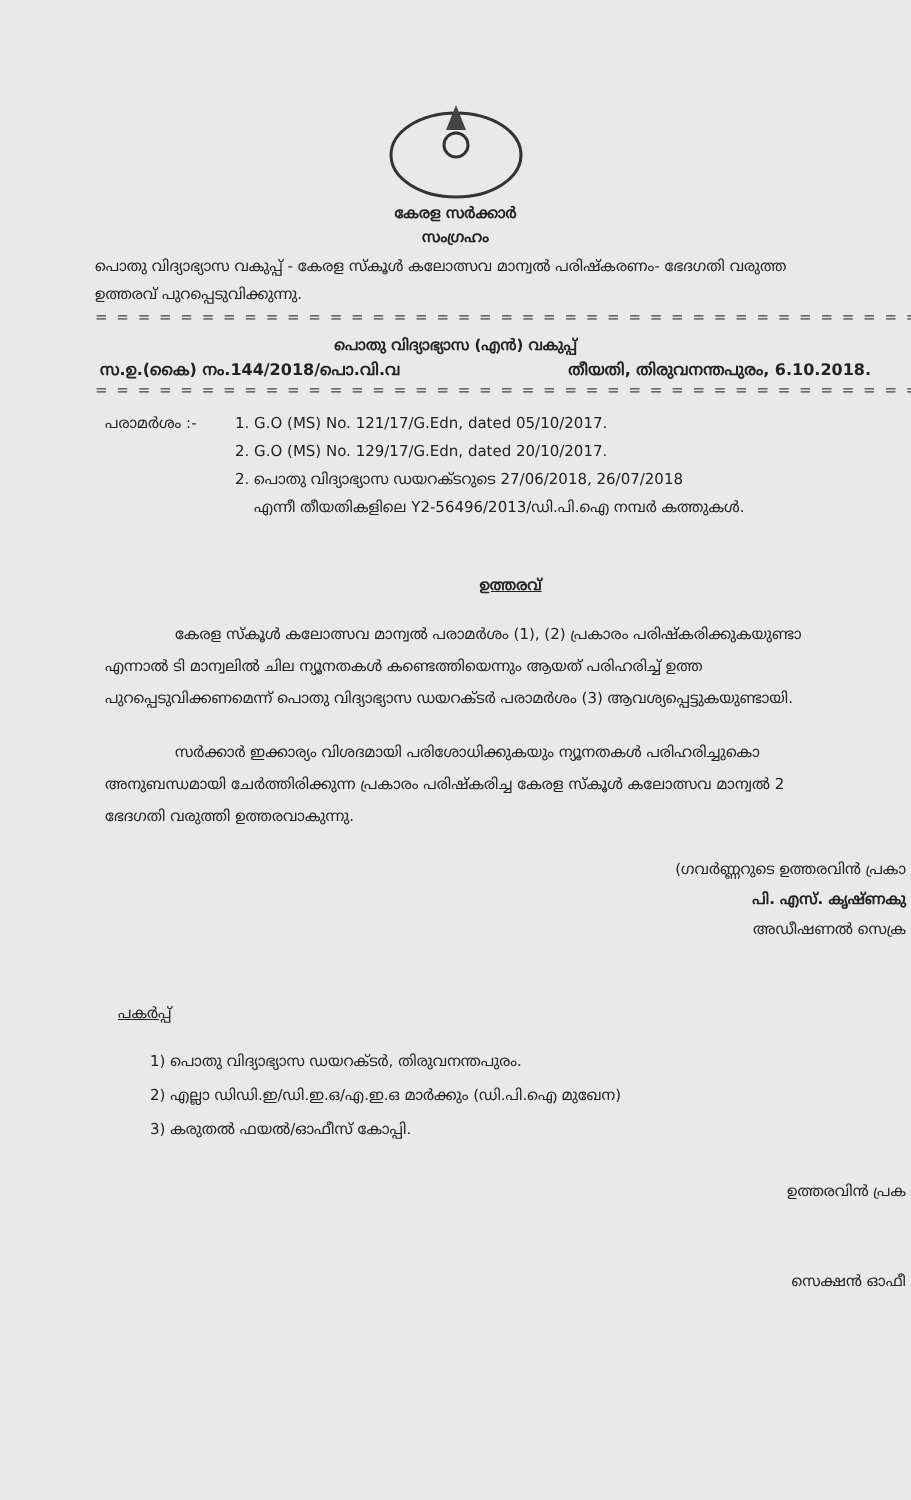കേരള സർക്കാർ
സംഗ്രഹം
പൊതു വിദ്യാഭ്യാസ വകുപ്പ് - കേരള സ്കൂൾ കലോത്സവ മാന്വൽ പരിഷ്കരണം- ഭേദഗതി വരുത്ത
ഉത്തരവ് പുറപ്പെടുവിക്കുന്നു.
= = = = = = = = = = = = = = = = = = = = = = = = = = = = = = = = = = = = = = = = = = = = = =
പൊതു വിദ്യാഭ്യാസ (എൻ) വകുപ്പ്
സ.ഉ.(കൈ) നം.144/2018/പൊ.വി.വ തീയതി, തിരുവനന്തപുരം, 6.10.2018.
= = = = = = = = = = = = = = = = = = = = = = = = = = = = = = = = = = = = = = = = = = = = = =
പരാമർശം :- 1. G.O (MS) No. 121/17/G.Edn, dated 05/10/2017.
2. G.O (MS) No. 129/17/G.Edn, dated 20/10/2017.
2. പൊതു വിദ്യാഭ്യാസ ഡയറക്ടറുടെ 27/06/2018, 26/07/2018
എന്നീ തീയതികളിലെ Y2-56496/2013/ഡി.പി.ഐ നമ്പർ കത്തുകൾ.
ഉത്തരവ്
കേരള സ്കൂൾ കലോത്സവ മാന്വൽ പരാമർശം (1), (2) പ്രകാരം പരിഷ്കരിക്കുകയുണ്ടാ
എന്നാൽ ടി മാന്വലിൽ ചില ന്യൂനതകൾ കണ്ടെത്തിയെന്നും ആയത് പരിഹരിച്ച് ഉത്ത
പുറപ്പെടുവിക്കണമെന്ന് പൊതു വിദ്യാഭ്യാസ ഡയറക്ടർ പരാമർശം (3) ആവശ്യപ്പെട്ടുകയുണ്ടായി.
സർക്കാർ ഇക്കാര്യം വിശദമായി പരിശോധിക്കുകയും ന്യൂനതകൾ പരിഹരിച്ചുകൊ
അനുബന്ധമായി ചേർത്തിരിക്കുന്ന പ്രകാരം പരിഷ്കരിച്ച കേരള സ്കൂൾ കലോത്സവ മാന്വൽ 2
ഭേദഗതി വരുത്തി ഉത്തരവാകുന്നു.
(ഗവർണ്ണറുടെ ഉത്തരവിൻ പ്രകാ
പി. എസ്. കൃഷ്ണകു
അഡീഷണൽ സെക്ര
പകർപ്പ്
1) പൊതു വിദ്യാഭ്യാസ ഡയറക്ടർ, തിരുവനന്തപുരം.
2) എല്ലാ ഡിഡി.ഇ/ഡി.ഇ.ഒ/എ.ഇ.ഒ മാർക്കും (ഡി.പി.ഐ മുഖേന)
3) കരുതൽ ഫയൽ/ഓഫീസ് കോപ്പി.
ഉത്തരവിൻ പ്രക
സെക്ഷൻ ഓഫീ